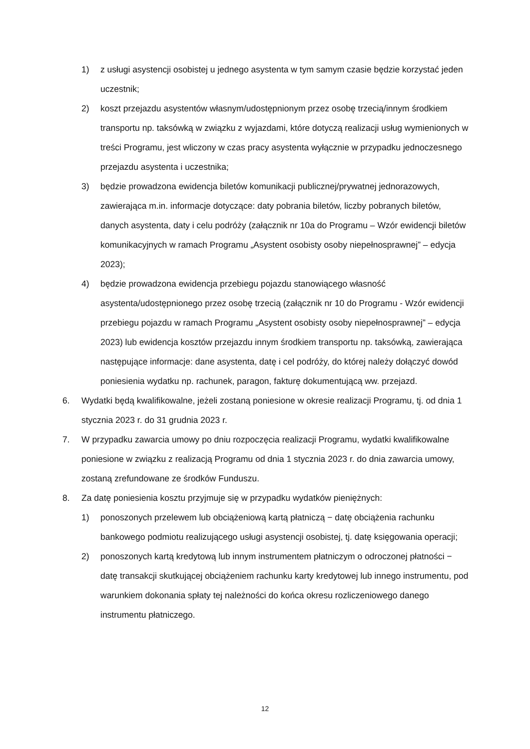1) z usługi asystencji osobistej u jednego asystenta w tym samym czasie będzie korzystać jeden uczestnik;
2) koszt przejazdu asystentów własnym/udostępnionym przez osobę trzecią/innym środkiem transportu np. taksówką w związku z wyjazdami, które dotyczą realizacji usług wymienionych w treści Programu, jest wliczony w czas pracy asystenta wyłącznie w przypadku jednoczesnego przejazdu asystenta i uczestnika;
3) będzie prowadzona ewidencja biletów komunikacji publicznej/prywatnej jednorazowych, zawierająca m.in. informacje dotyczące: daty pobrania biletów, liczby pobranych biletów, danych asystenta, daty i celu podróży (załącznik nr 10a do Programu – Wzór ewidencji biletów komunikacyjnych w ramach Programu „Asystent osobisty osoby niepełnosprawnej” – edycja 2023);
4) będzie prowadzona ewidencja przebiegu pojazdu stanowiącego własność asystenta/udostępnionego przez osobę trzecią (załącznik nr 10 do Programu - Wzór ewidencji przebiegu pojazdu w ramach Programu „Asystent osobisty osoby niepełnosprawnej” – edycja 2023) lub ewidencja kosztów przejazdu innym środkiem transportu np. taksówką, zawierająca następujące informacje: dane asystenta, datę i cel podróży, do której należy dołączyć dowód poniesienia wydatku np. rachunek, paragon, fakturę dokumentującą ww. przejazd.
6. Wydatki będą kwalifikowalne, jeżeli zostaną poniesione w okresie realizacji Programu, tj. od dnia 1 stycznia 2023 r. do 31 grudnia 2023 r.
7. W przypadku zawarcia umowy po dniu rozpoczęcia realizacji Programu, wydatki kwalifikowalne poniesione w związku z realizacją Programu od dnia 1 stycznia 2023 r. do dnia zawarcia umowy, zostaną zrefundowane ze środków Funduszu.
8. Za datę poniesienia kosztu przyjmuje się w przypadku wydatków pieniężnych:
1) ponoszonych przelewem lub obciążeniową kartą płatniczą − datę obciążenia rachunku bankowego podmiotu realizującego usługi asystencji osobistej, tj. datę księgowania operacji;
2) ponoszonych kartą kredytową lub innym instrumentem płatniczym o odroczonej płatności − datę transakcji skutkującej obciążeniem rachunku karty kredytowej lub innego instrumentu, pod warunkiem dokonania spłaty tej należności do końca okresu rozliczeniowego danego instrumentu płatniczego.
12